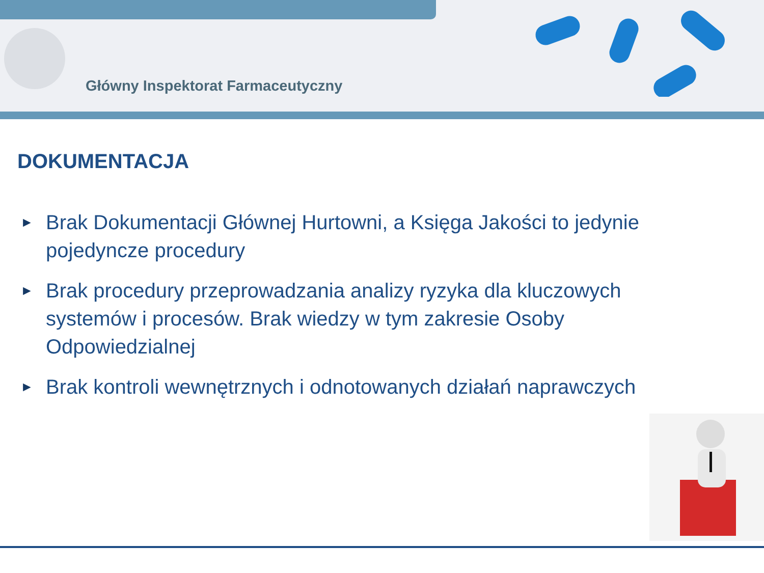Główny Inspektorat Farmaceutyczny
DOKUMENTACJA
► Brak Dokumentacji Głównej Hurtowni, a Księga Jakości to jedynie pojedyncze procedury
► Brak procedury przeprowadzania analizy ryzyka dla kluczowych systemów i procesów. Brak wiedzy w tym zakresie Osoby Odpowiedzialnej
► Brak kontroli wewnętrznych i odnotowanych działań naprawczych